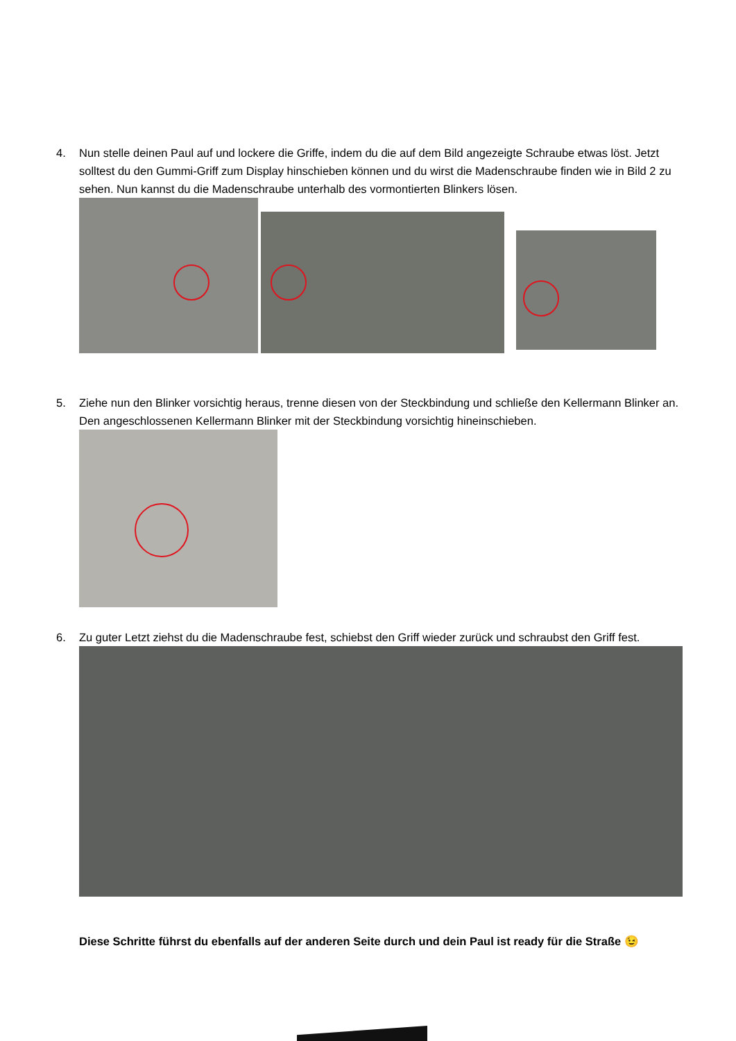4. Nun stelle deinen Paul auf und lockere die Griffe, indem du die auf dem Bild angezeigte Schraube etwas löst. Jetzt solltest du den Gummi-Griff zum Display hinschieben können und du wirst die Madenschraube finden wie in Bild 2 zu sehen. Nun kannst du die Madenschraube unterhalb des vormontierten Blinkers lösen.
5. Ziehe nun den Blinker vorsichtig heraus, trenne diesen von der Steckbindung und schließe den Kellermann Blinker an. Den angeschlossenen Kellermann Blinker mit der Steckbindung vorsichtig hineinschieben.
6. Zu guter Letzt ziehst du die Madenschraube fest, schiebst den Griff wieder zurück und schraubst den Griff fest.
Diese Schritte führst du ebenfalls auf der anderen Seite durch und dein Paul ist ready für die Straße 😉